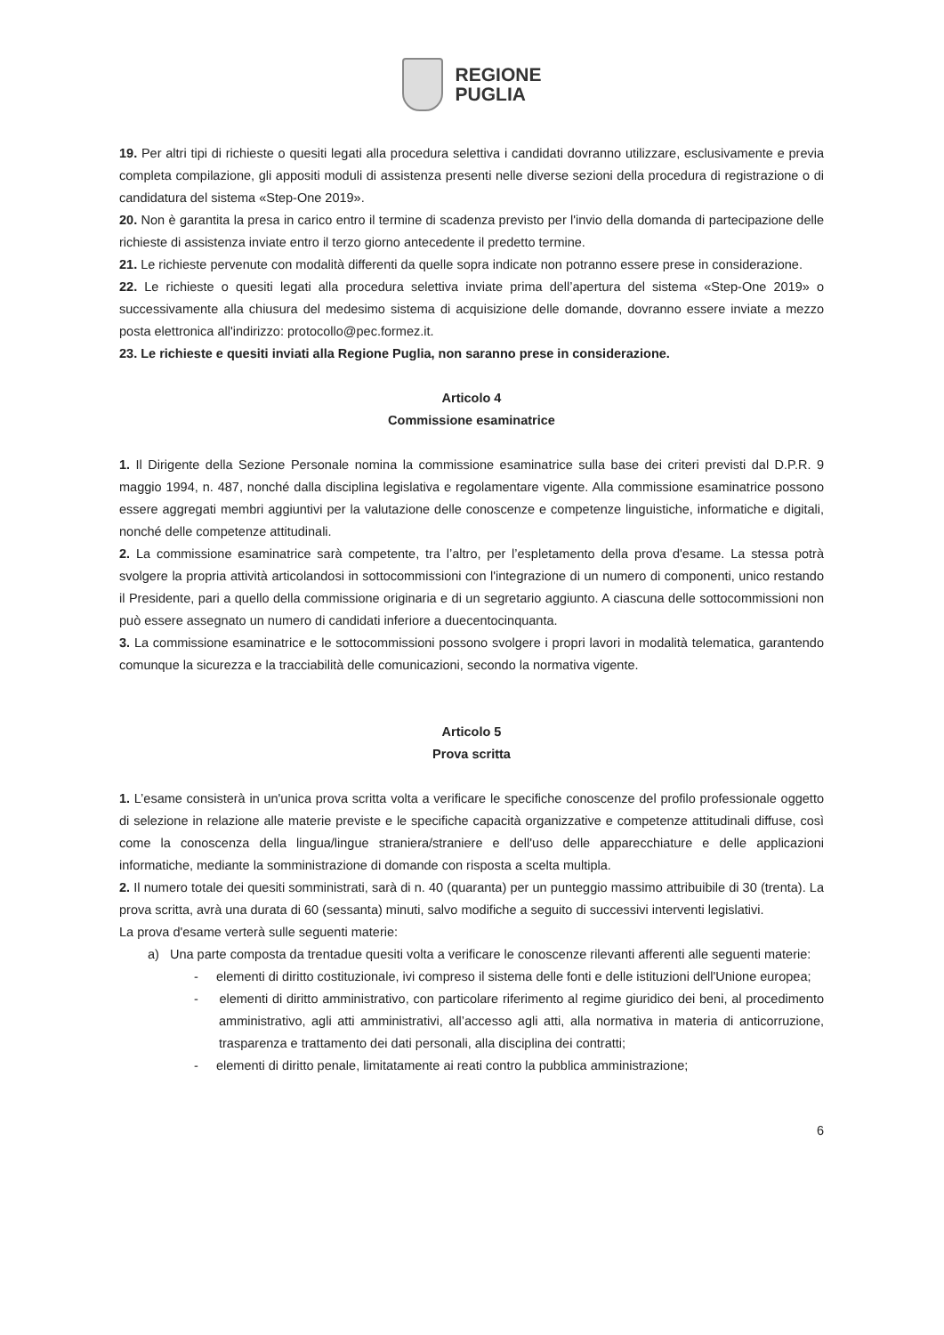REGIONE
PUGLIA
19. Per altri tipi di richieste o quesiti legati alla procedura selettiva i candidati dovranno utilizzare, esclusivamente e previa completa compilazione, gli appositi moduli di assistenza presenti nelle diverse sezioni della procedura di registrazione o di candidatura del sistema «Step-One 2019».
20. Non è garantita la presa in carico entro il termine di scadenza previsto per l'invio della domanda di partecipazione delle richieste di assistenza inviate entro il terzo giorno antecedente il predetto termine.
21. Le richieste pervenute con modalità differenti da quelle sopra indicate non potranno essere prese in considerazione.
22. Le richieste o quesiti legati alla procedura selettiva inviate prima dell’apertura del sistema «Step-One 2019» o successivamente alla chiusura del medesimo sistema di acquisizione delle domande, dovranno essere inviate a mezzo posta elettronica all'indirizzo: protocollo@pec.formez.it.
23. Le richieste e quesiti inviati alla Regione Puglia, non saranno prese in considerazione.
Articolo 4
Commissione esaminatrice
1. Il Dirigente della Sezione Personale nomina la commissione esaminatrice sulla base dei criteri previsti dal D.P.R. 9 maggio 1994, n. 487, nonché dalla disciplina legislativa e regolamentare vigente. Alla commissione esaminatrice possono essere aggregati membri aggiuntivi per la valutazione delle conoscenze e competenze linguistiche, informatiche e digitali, nonché delle competenze attitudinali.
2. La commissione esaminatrice sarà competente, tra l’altro, per l’espletamento della prova d'esame. La stessa potrà svolgere la propria attività articolandosi in sottocommissioni con l'integrazione di un numero di componenti, unico restando il Presidente, pari a quello della commissione originaria e di un segretario aggiunto. A ciascuna delle sottocommissioni non può essere assegnato un numero di candidati inferiore a duecentocinquanta.
3. La commissione esaminatrice e le sottocommissioni possono svolgere i propri lavori in modalità telematica, garantendo comunque la sicurezza e la tracciabilità delle comunicazioni, secondo la normativa vigente.
Articolo 5
Prova scritta
1. L’esame consisterà in un'unica prova scritta volta a verificare le specifiche conoscenze del profilo professionale oggetto di selezione in relazione alle materie previste e le specifiche capacità organizzative e competenze attitudinali diffuse, così come la conoscenza della lingua/lingue straniera/straniere e dell'uso delle apparecchiature e delle applicazioni informatiche, mediante la somministrazione di domande con risposta a scelta multipla.
2. Il numero totale dei quesiti somministrati, sarà di n. 40 (quaranta) per un punteggio massimo attribuibile di 30 (trenta). La prova scritta, avrà una durata di 60 (sessanta) minuti, salvo modifiche a seguito di successivi interventi legislativi.
La prova d'esame verterà sulle seguenti materie:
a) Una parte composta da trentadue quesiti volta a verificare le conoscenze rilevanti afferenti alle seguenti materie:
- elementi di diritto costituzionale, ivi compreso il sistema delle fonti e delle istituzioni dell'Unione europea;
- elementi di diritto amministrativo, con particolare riferimento al regime giuridico dei beni, al procedimento amministrativo, agli atti amministrativi, all’accesso agli atti, alla normativa in materia di anticorruzione, trasparenza e trattamento dei dati personali, alla disciplina dei contratti;
- elementi di diritto penale, limitatamente ai reati contro la pubblica amministrazione;
6